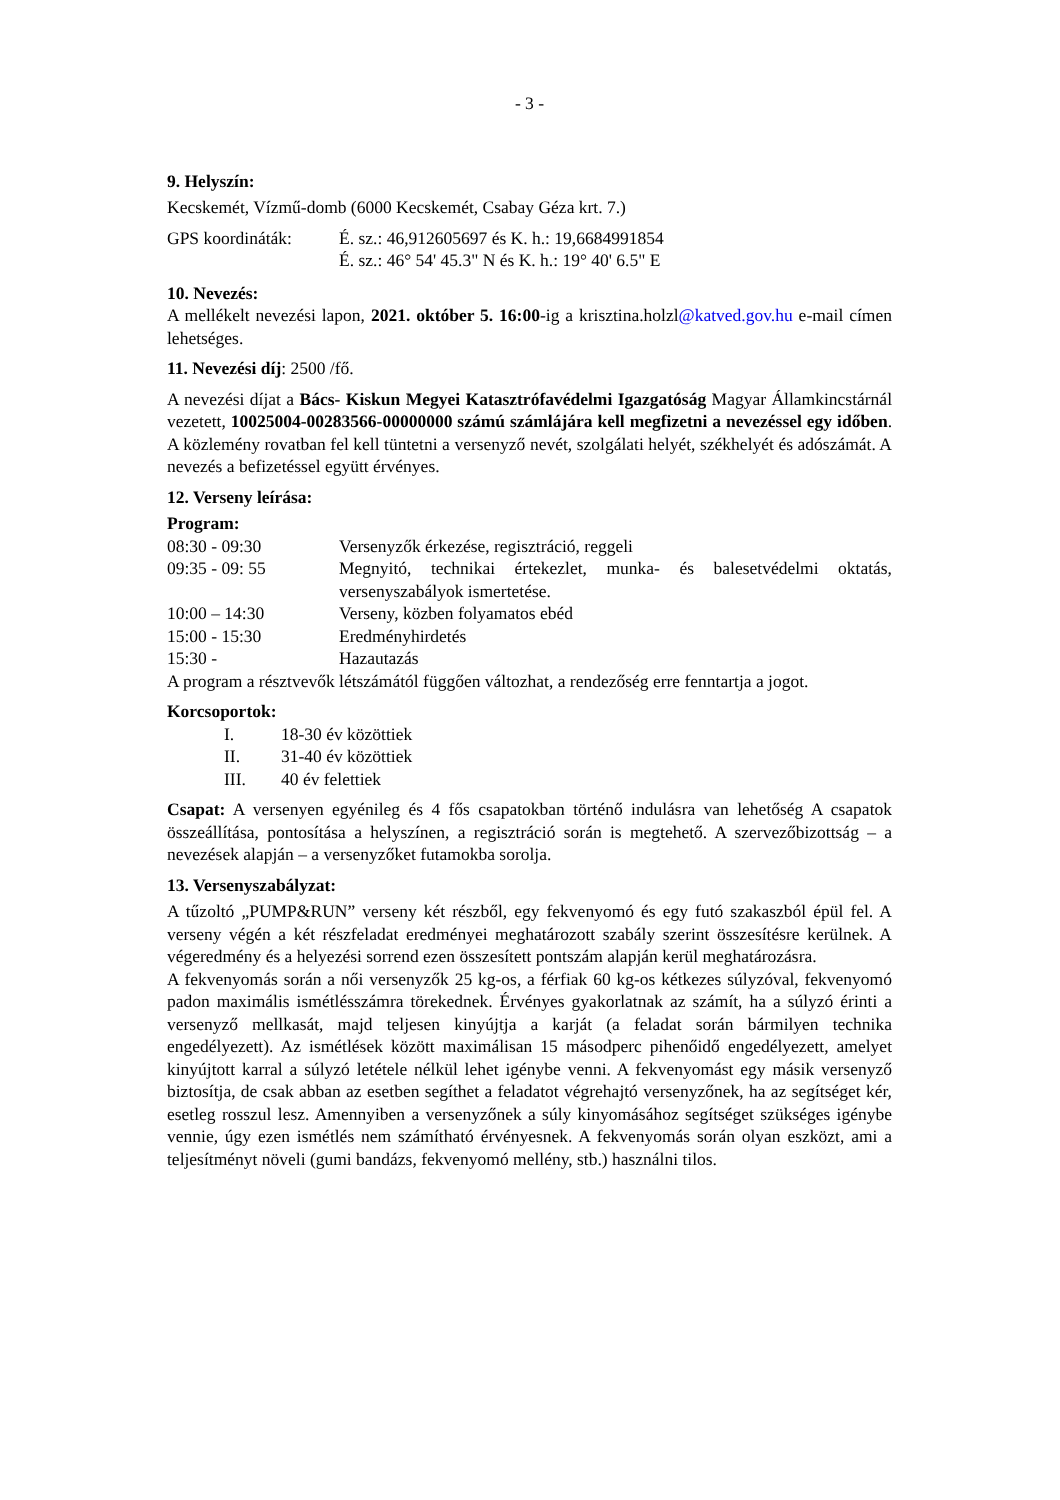- 3 -
9. Helyszín:
Kecskemét, Vízmű-domb (6000 Kecskemét, Csabay Géza krt. 7.)
GPS koordináták: É. sz.: 46,912605697 és K. h.: 19,6684991854
É. sz.: 46° 54' 45.3" N és K. h.: 19° 40' 6.5" E
10. Nevezés:
A mellékelt nevezési lapon, 2021. október 5. 16:00-ig a krisztina.holzl@katved.gov.hu e-mail címen lehetséges.
11. Nevezési díj: 2500 /fő.
A nevezési díjat a Bács- Kiskun Megyei Katasztrófavédelmi Igazgatóság Magyar Államkincstárnál vezetett, 10025004-00283566-00000000 számú számlájára kell megfizetni a nevezéssel egy időben. A közlemény rovatban fel kell tüntetni a versenyző nevét, szolgálati helyét, székhelyét és adószámát. A nevezés a befizetéssel együtt érvényes.
12. Verseny leírása:
Program:
08:30 - 09:30 Versenyzők érkezése, regisztráció, reggeli
09:35 - 09: 55 Megnyitó, technikai értekezlet, munka- és balesetvédelmi oktatás, versenyszabályok ismertetése.
10:00 – 14:30 Verseny, közben folyamatos ebéd
15:00 - 15:30 Eredményhirdetés
15:30 - Hazautazás
A program a résztvevők létszámától függően változhat, a rendezőség erre fenntartja a jogot.
Korcsoportok:
I. 18-30 év közöttiek
II. 31-40 év közöttiek
III. 40 év felettiek
Csapat: A versenyen egyénileg és 4 fős csapatokban történő indulásra van lehetőség A csapatok összeállítása, pontosítása a helyszínen, a regisztráció során is megtehető. A szervezőbizottság – a nevezések alapján – a versenyzőket futamokba sorolja.
13. Versenyszabályzat:
A tűzoltó „PUMP&RUN” verseny két részből, egy fekvenyomó és egy futó szakaszból épül fel. A verseny végén a két részfeladat eredményei meghatározott szabály szerint összesítésre kerülnek. A végeredmény és a helyezési sorrend ezen összesített pontszám alapján kerül meghatározásra.
A fekvenyomás során a női versenyzők 25 kg-os, a férfiak 60 kg-os kétkezes súlyzóval, fekvenyomó padon maximális ismétlésszámra törekednek. Érvényes gyakorlatnak az számít, ha a súlyzó érinti a versenyző mellkasát, majd teljesen kinyújtja a karját (a feladat során bármilyen technika engedélyezett). Az ismétlések között maximálisan 15 másodperc pihenőidő engedélyezett, amelyet kinyújtott karral a súlyzó letétele nélkül lehet igénybe venni. A fekvenyomást egy másik versenyző biztosítja, de csak abban az esetben segíthet a feladatot végrehajtó versenyzőnek, ha az segítséget kér, esetleg rosszul lesz. Amennyiben a versenyzőnek a súly kinyomásához segítséget szükséges igénybe vennie, úgy ezen ismétlés nem számítható érvényesnek. A fekvenyomás során olyan eszközt, ami a teljesítményt növeli (gumi bandázs, fekvenyomó mellény, stb.) használni tilos.